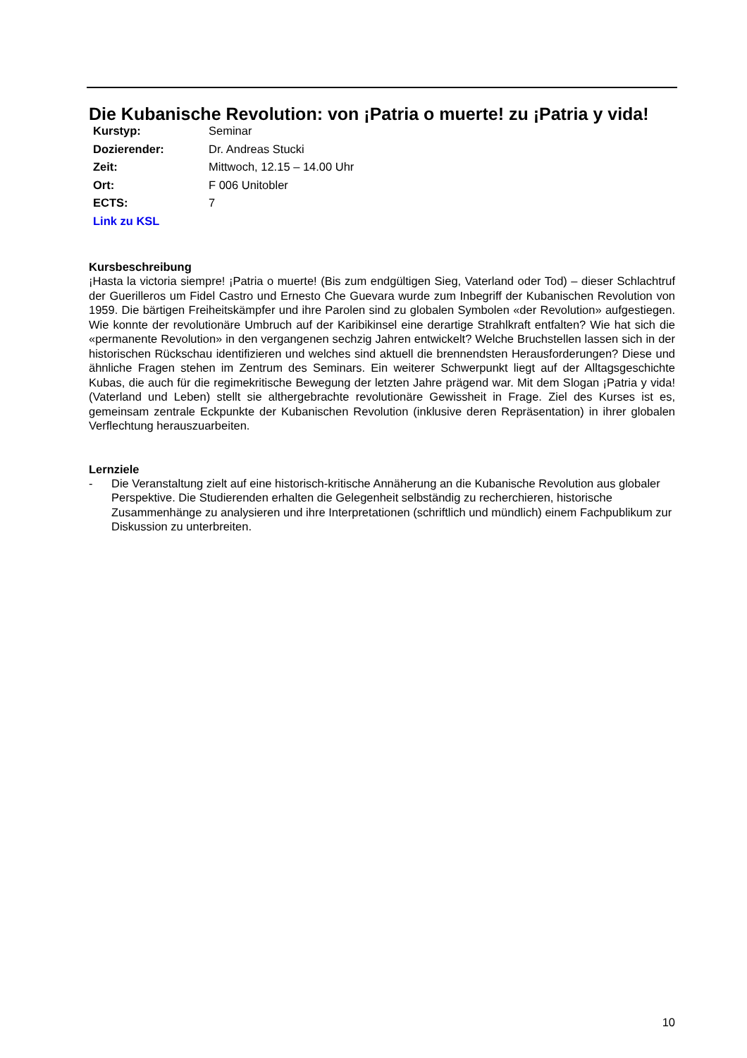Die Kubanische Revolution: von ¡Patria o muerte! zu ¡Patria y vida!
| Kurstyp: | Seminar |
| Dozierender: | Dr. Andreas Stucki |
| Zeit: | Mittwoch, 12.15 – 14.00 Uhr |
| Ort: | F 006 Unitobler |
| ECTS: | 7 |
| Link zu KSL | |
Kursbeschreibung
¡Hasta la victoria siempre! ¡Patria o muerte! (Bis zum endgültigen Sieg, Vaterland oder Tod) – dieser Schlachtruf der Guerilleros um Fidel Castro und Ernesto Che Guevara wurde zum Inbegriff der Kubanischen Revolution von 1959. Die bärtigen Freiheitskämpfer und ihre Parolen sind zu globalen Symbolen «der Revolution» aufgestiegen. Wie konnte der revolutionäre Umbruch auf der Karibikinsel eine derartige Strahlkraft entfalten? Wie hat sich die «permanente Revolution» in den vergangenen sechzig Jahren entwickelt? Welche Bruchstellen lassen sich in der historischen Rückschau identifizieren und welches sind aktuell die brennendsten Herausforderungen? Diese und ähnliche Fragen stehen im Zentrum des Seminars. Ein weiterer Schwerpunkt liegt auf der Alltagsgeschichte Kubas, die auch für die regimekritische Bewegung der letzten Jahre prägend war. Mit dem Slogan ¡Patria y vida! (Vaterland und Leben) stellt sie althergebrachte revolutionäre Gewissheit in Frage. Ziel des Kurses ist es, gemeinsam zentrale Eckpunkte der Kubanischen Revolution (inklusive deren Repräsentation) in ihrer globalen Verflechtung herauszuarbeiten.
Lernziele
- Die Veranstaltung zielt auf eine historisch-kritische Annäherung an die Kubanische Revolution aus globaler Perspektive. Die Studierenden erhalten die Gelegenheit selbständig zu recherchieren, historische Zusammenhänge zu analysieren und ihre Interpretationen (schriftlich und mündlich) einem Fachpublikum zur Diskussion zu unterbreiten.
10